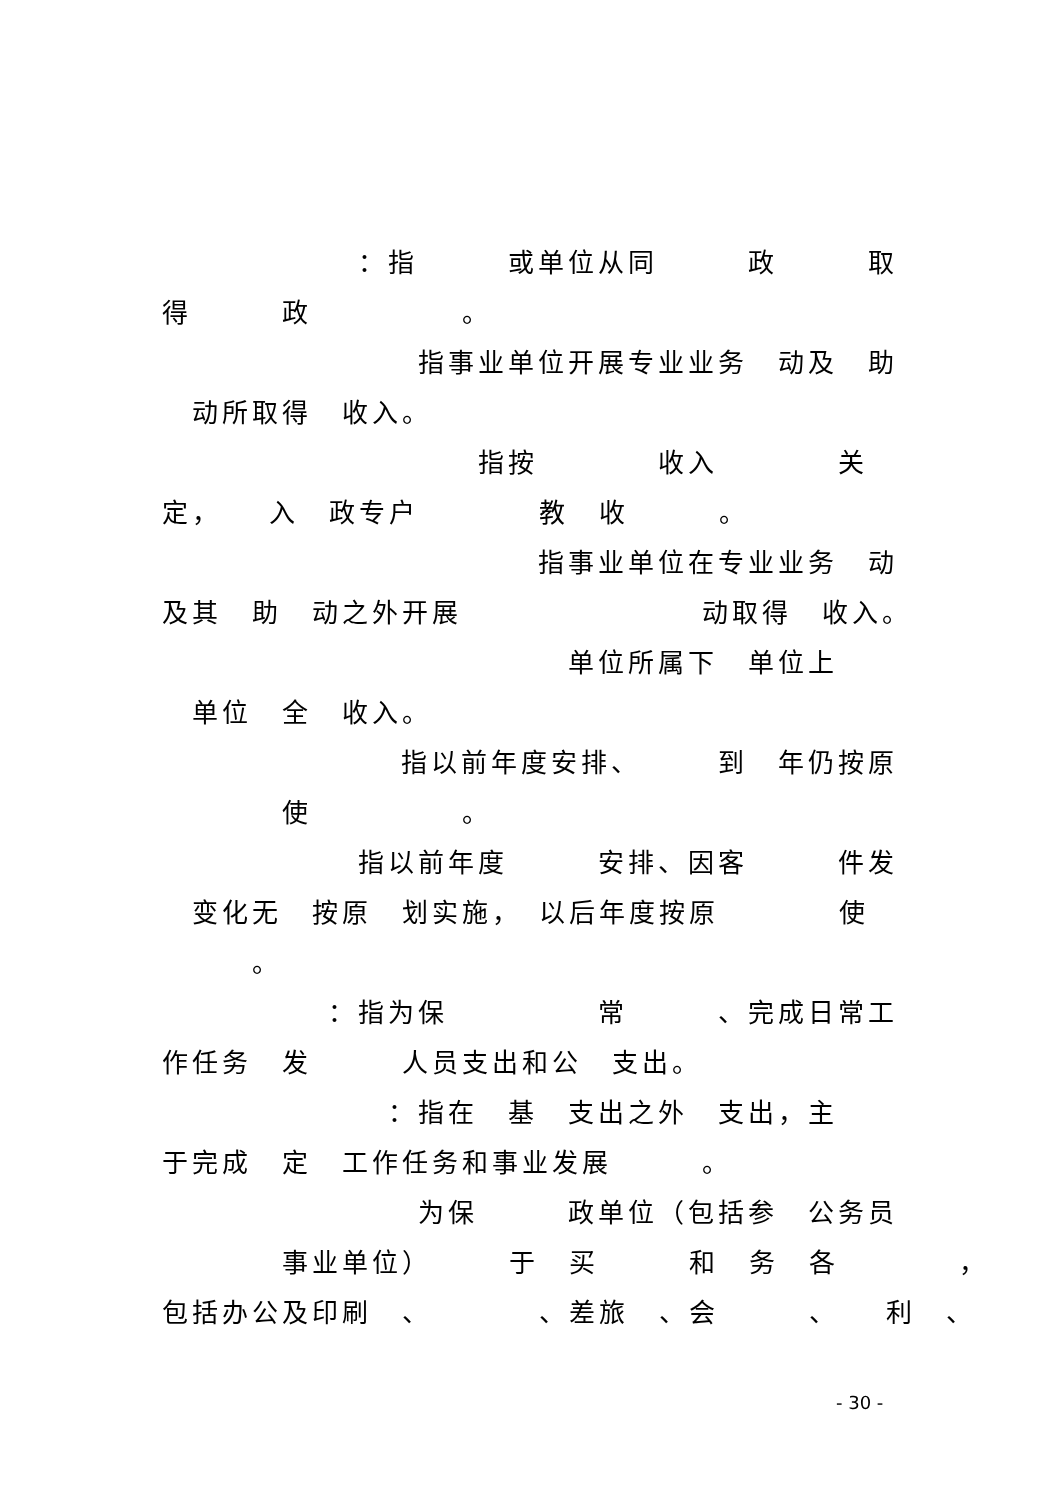：指　　　或单位从同　　　政　　　取
得　　　政　　　　　。
指事业单位开展专业业务　动及　助
　动所取得　收入。
指按　　　　收入　　　　关　
定，　　入　政专户　　　　教　收　　　。
指事业单位在专业业务　动
及其　助　动之外开展　　　　　　　　动取得　收入。
单位所属下　单位上　　
　单位　全　收入。
指以前年度安排、　　　到　年仍按原
　　　　使　　　　　。
指以前年度　　　安排、因客　　　件发
　变化无　按原　划实施，　以后年度按原　　　　使　
　　　。
：指为保　　　　　常　　　、完成日常工
作任务　发　　　人员支出和公　支出。
：指在　基　支出之外　支出，主　　
于完成　定　工作任务和事业发展　　　。
为保　　　政单位（包括参　公务员
　　　　事业单位）　　　于　买　　　和　务　各　　　　，
包括办公及印刷　、　　　　、差旅　、会　　　、　　利　、
- 30 -